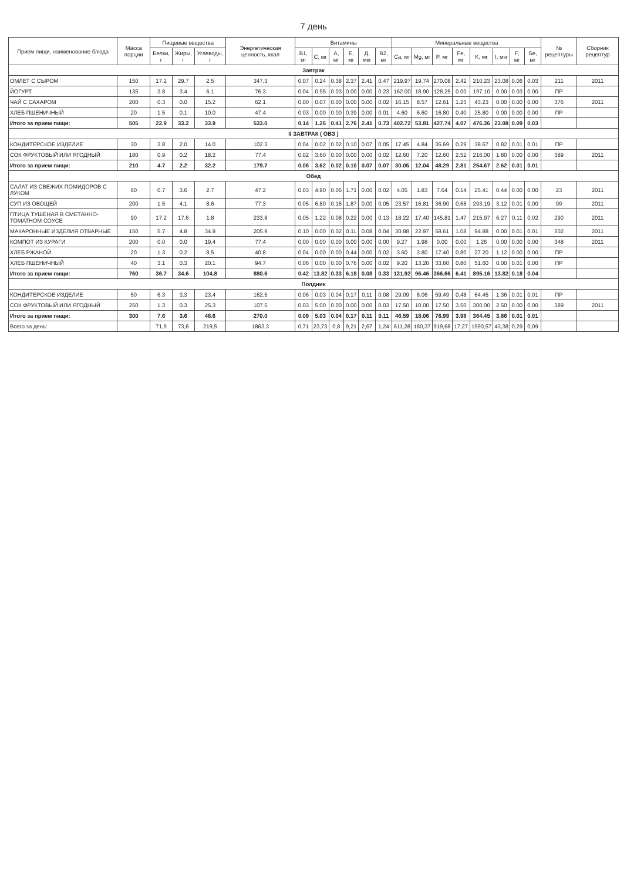7 день
| Прием пищи, наименование блюда | Масса порции | Пищевые вещества | | | Энергетическая ценность, ккал | Витамины | | | | | | Минеральные вещества | | | | | | | | № рецептуры | Сборник рецептур |
| --- | --- | --- | --- | --- | --- | --- | --- | --- | --- | --- | --- | --- | --- | --- | --- | --- | --- | --- | --- | --- | --- |
| | | Белки, г | Жиры, г | Углеводы, г | | B1, мг | C, мг | A, мг | E, мг | Д, мкг | B2, мг | Ca, мг | Mg, мг | P, мг | Fe, мг | K, мг | I, мкг | F, мг | Se, мг | | |
| Завтрак | | | | | | | | | | | | | | | | | | | | | |
| ОМЛЕТ С СЫРОМ | 150 | 17.2 | 29.7 | 2.5 | 347.3 | 0.07 | 0.24 | 0.38 | 2.37 | 2.41 | 0.47 | 219.97 | 19.74 | 270.08 | 2.42 | 210.23 | 23.08 | 0.06 | 0.03 | 211 | 2011 |
| ЙОГУРТ | 135 | 3.8 | 3.4 | 6.1 | 76.3 | 0.04 | 0.95 | 0.03 | 0.00 | 0.00 | 0.23 | 162.00 | 18.90 | 128.25 | 0.00 | 197.10 | 0.00 | 0.03 | 0.00 | ПР | |
| ЧАЙ С САХАРОМ | 200 | 0.3 | 0.0 | 15.2 | 62.1 | 0.00 | 0.07 | 0.00 | 0.00 | 0.00 | 0.02 | 16.15 | 8.57 | 12.61 | 1.25 | 43.23 | 0.00 | 0.00 | 0.00 | 376 | 2011 |
| ХЛЕБ ПШЕНИЧНЫЙ | 20 | 1.5 | 0.1 | 10.0 | 47.4 | 0.03 | 0.00 | 0.00 | 0.39 | 0.00 | 0.01 | 4.60 | 6.60 | 16.80 | 0.40 | 25.80 | 0.00 | 0.00 | 0.00 | ПР | |
| Итого за прием пищи: | 505 | 22.9 | 33.2 | 33.9 | 533.0 | 0.14 | 1.26 | 0.41 | 2.76 | 2.41 | 0.73 | 402.72 | 53.81 | 427.74 | 4.07 | 476.36 | 23.08 | 0.09 | 0.03 | | |
| II ЗАВТРАК ( ОВЗ ) | | | | | | | | | | | | | | | | | | | | | |
| КОНДИТЕРСКОЕ ИЗДЕЛИЕ | 30 | 3.8 | 2.0 | 14.0 | 102.3 | 0.04 | 0.02 | 0.02 | 0.10 | 0.07 | 0.05 | 17.45 | 4.84 | 35.69 | 0.29 | 38.67 | 0.82 | 0.01 | 0.01 | ПР | |
| СОК ФРУКТОВЫЙ ИЛИ ЯГОДНЫЙ | 180 | 0.9 | 0.2 | 18.2 | 77.4 | 0.02 | 3.60 | 0.00 | 0.00 | 0.00 | 0.02 | 12.60 | 7.20 | 12.60 | 2.52 | 216.00 | 1.80 | 0.00 | 0.00 | 389 | 2011 |
| Итого за прием пищи: | 210 | 4.7 | 2.2 | 32.2 | 179.7 | 0.06 | 3.62 | 0.02 | 0.10 | 0.07 | 0.07 | 30.05 | 12.04 | 48.29 | 2.81 | 254.67 | 2.62 | 0.01 | 0.01 | | |
| Обед | | | | | | | | | | | | | | | | | | | | | |
| САЛАТ ИЗ СВЕЖИХ ПОМИДОРОВ С ЛУКОМ | 60 | 0.7 | 3.6 | 2.7 | 47.2 | 0.03 | 4.90 | 0.06 | 1.71 | 0.00 | 0.02 | 4.05 | 1.83 | 7.64 | 0.14 | 25.41 | 0.44 | 0.00 | 0.00 | 23 | 2011 |
| СУП ИЗ ОВОЩЕЙ | 200 | 1.5 | 4.1 | 8.6 | 77.3 | 0.05 | 6.80 | 0.16 | 1.87 | 0.00 | 0.05 | 23.57 | 16.81 | 36.90 | 0.68 | 293.19 | 3.12 | 0.01 | 0.00 | 99 | 2011 |
| ПТИЦА ТУШЕНАЯ В СМЕТАННО-ТОМАТНОМ СОУСЕ | 90 | 17.2 | 17.6 | 1.8 | 233.8 | 0.05 | 1.22 | 0.08 | 0.22 | 0.00 | 0.13 | 18.22 | 17.40 | 145.81 | 1.47 | 215.97 | 6.27 | 0.11 | 0.02 | 290 | 2011 |
| МАКАРОННЫЕ ИЗДЕЛИЯ ОТВАРНЫЕ | 150 | 5.7 | 4.8 | 34.9 | 205.9 | 0.10 | 0.00 | 0.02 | 0.11 | 0.08 | 0.04 | 30.88 | 22.97 | 58.61 | 1.08 | 94.88 | 0.00 | 0.01 | 0.01 | 202 | 2011 |
| КОМПОТ ИЗ КУРАГИ | 200 | 0.0 | 0.0 | 19.4 | 77.4 | 0.00 | 0.00 | 0.00 | 0.00 | 0.00 | 0.00 | 9.27 | 1.98 | 0.00 | 0.00 | 1.26 | 0.00 | 0.00 | 0.00 | 348 | 2011 |
| ХЛЕБ РЖАНОЙ | 20 | 1.3 | 0.2 | 8.5 | 40.8 | 0.04 | 0.00 | 0.00 | 0.44 | 0.00 | 0.02 | 3.60 | 3.80 | 17.40 | 0.80 | 27.20 | 1.12 | 0.00 | 0.00 | ПР | |
| ХЛЕБ ПШЕНИЧНЫЙ | 40 | 3.1 | 0.3 | 20.1 | 94.7 | 0.06 | 0.00 | 0.00 | 0.76 | 0.00 | 0.02 | 9.20 | 13.20 | 33.60 | 0.80 | 51.60 | 0.00 | 0.01 | 0.00 | ПР | |
| Итого за прием пищи: | 760 | 36.7 | 34.6 | 104.8 | 880.6 | 0.42 | 13.82 | 0.33 | 6.18 | 0.08 | 0.33 | 131.92 | 96.46 | 366.66 | 6.41 | 895.16 | 13.82 | 0.18 | 0.04 | | |
| Полдник | | | | | | | | | | | | | | | | | | | | | |
| КОНДИТЕРСКОЕ ИЗДЕЛИЕ | 50 | 6.3 | 3.3 | 23.4 | 162.5 | 0.06 | 0.03 | 0.04 | 0.17 | 0.11 | 0.08 | 29.09 | 8.06 | 59.49 | 0.48 | 64.45 | 1.36 | 0.01 | 0.01 | ПР | |
| СОК ФРУКТОВЫЙ ИЛИ ЯГОДНЫЙ | 250 | 1.3 | 0.3 | 25.3 | 107.5 | 0.03 | 5.00 | 0.00 | 0.00 | 0.00 | 0.03 | 17.50 | 10.00 | 17.50 | 3.50 | 300.00 | 2.50 | 0.00 | 0.00 | 389 | 2011 |
| Итого за прием пищи: | 300 | 7.6 | 3.6 | 48.6 | 270.0 | 0.09 | 5.03 | 0.04 | 0.17 | 0.11 | 0.11 | 46.59 | 18.06 | 76.99 | 3.98 | 364.45 | 3.86 | 0.01 | 0.01 | | |
| Всего за день: | | 71,9 | 73,6 | 219,5 | 1863,3 | 0,71 | 23,73 | 0,8 | 9,21 | 2,67 | 1,24 | 611,28 | 180,37 | 919,68 | 17,27 | 1990,57 | 43,38 | 0,29 | 0,09 | | |